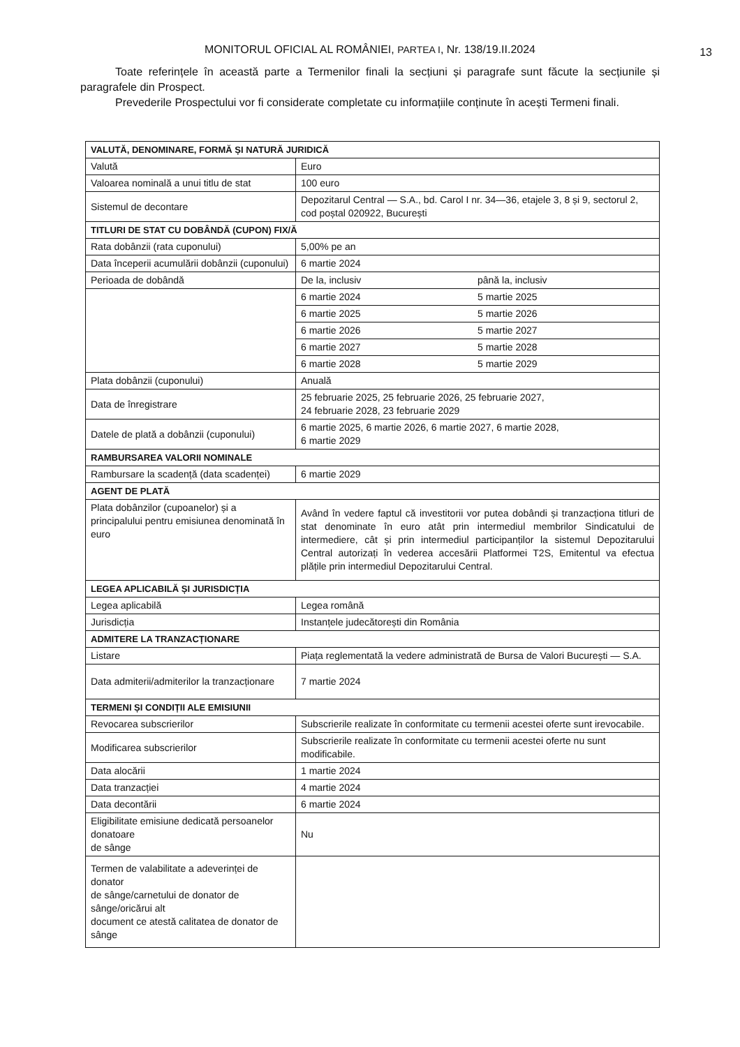MONITORUL OFICIAL AL ROMÂNIEI, PARTEA I, Nr. 138/19.II.2024
13
Toate referințele în această parte a Termenilor finali la secțiuni și paragrafe sunt făcute la secțiunile și paragrafele din Prospect.
Prevederile Prospectului vor fi considerate completate cu informațiile conținute în acești Termeni finali.
| VALUTĂ, DENOMINARE, FORMĂ ȘI NATURĂ JURIDICĂ | |
| Valută | Euro |
| Valoarea nominală a unui titlu de stat | 100 euro |
| Sistemul de decontare | Depozitarul Central — S.A., bd. Carol I nr. 34—36, etajele 3, 8 și 9, sectorul 2, cod poștal 020922, București |
| TITLURI DE STAT CU DOBÂNDĂ (CUPON) FIX/Ă | |
| Rata dobânzii (rata cuponului) | 5,00% pe an |
| Data începerii acumulării dobânzii (cuponului) | 6 martie 2024 |
| Perioada de dobândă | De la, inclusiv până la, inclusiv |
| | 6 martie 2024 5 martie 2025 |
| | 6 martie 2025 5 martie 2026 |
| | 6 martie 2026 5 martie 2027 |
| | 6 martie 2027 5 martie 2028 |
| | 6 martie 2028 5 martie 2029 |
| Plata dobânzii (cuponului) | Anuală |
| Data de înregistrare | 25 februarie 2025, 25 februarie 2026, 25 februarie 2027, 24 februarie 2028, 23 februarie 2029 |
| Datele de plată a dobânzii (cuponului) | 6 martie 2025, 6 martie 2026, 6 martie 2027, 6 martie 2028, 6 martie 2029 |
| RAMBURSAREA VALORII NOMINALE | |
| Rambursare la scadență (data scadenței) | 6 martie 2029 |
| AGENT DE PLATĂ | |
| Plata dobânzilor (cupoanelor) și a principalului pentru emisiunea denominată în euro | Având în vedere faptul că investitorii vor putea dobândi și tranzacționa titluri de stat denominate în euro atât prin intermediul membrilor Sindicatului de intermediere, cât și prin intermediul participanților la sistemul Depozitarului Central autorizați în vederea accesării Platformei T2S, Emitentul va efectua plățile prin intermediul Depozitarului Central. |
| LEGEA APLICABILĂ ȘI JURISDICȚIA | |
| Legea aplicabilă | Legea română |
| Jurisdicția | Instanțele judecătorești din România |
| ADMITERE LA TRANZACȚIONARE | |
| Listare | Piața reglementată la vedere administrată de Bursa de Valori București — S.A. |
| Data admiterii/admiterilor la tranzacționare | 7 martie 2024 |
| TERMENI ȘI CONDIȚII ALE EMISIUNII | |
| Revocarea subscrierilor | Subscrierile realizate în conformitate cu termenii acestei oferte sunt irevocabile. |
| Modificarea subscrierilor | Subscrierile realizate în conformitate cu termenii acestei oferte nu sunt modificabile. |
| Data alocării | 1 martie 2024 |
| Data tranzacției | 4 martie 2024 |
| Data decontării | 6 martie 2024 |
| Eligibilitate emisiune dedicată persoanelor donatoare de sânge | Nu |
| Termen de valabilitate a adeverinței de donator de sânge/carnetului de donator de sânge/oricărui alt document ce atestă calitatea de donator de sânge | |